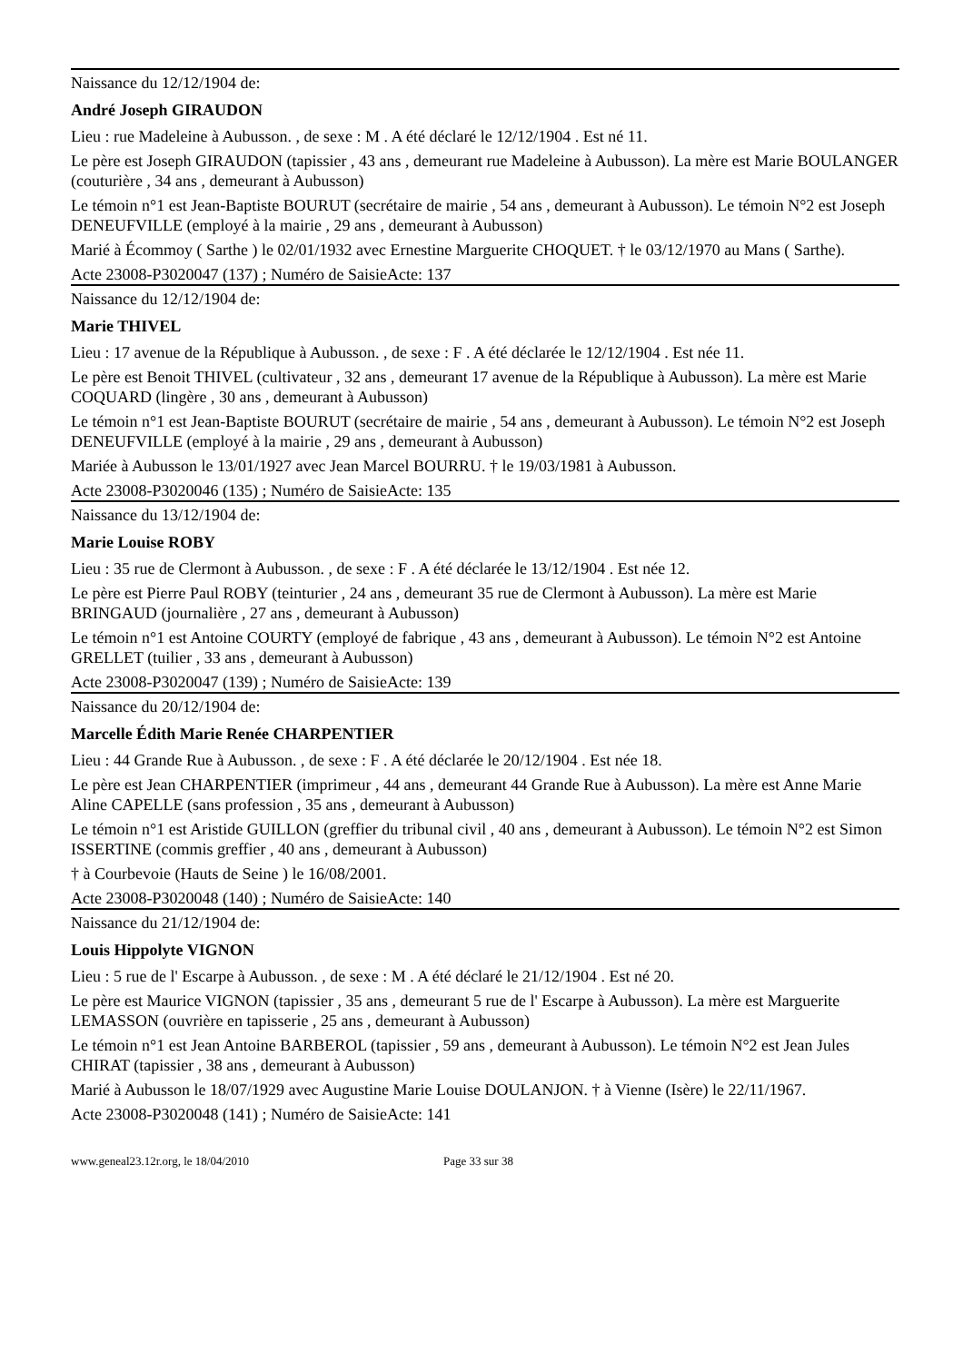Naissance du 12/12/1904 de:
André Joseph GIRAUDON
Lieu : rue Madeleine à Aubusson. , de sexe : M . A été déclaré le 12/12/1904 . Est né 11.
Le père est Joseph GIRAUDON (tapissier , 43 ans , demeurant rue Madeleine à Aubusson). La mère est Marie BOULANGER (couturière , 34 ans , demeurant à Aubusson)
Le témoin n°1 est Jean-Baptiste BOURUT (secrétaire de mairie , 54 ans , demeurant à Aubusson). Le témoin N°2 est Joseph DENEUFVILLE (employé à la mairie , 29 ans , demeurant à Aubusson)
Marié à Écommoy ( Sarthe ) le 02/01/1932 avec Ernestine Marguerite CHOQUET. † le 03/12/1970 au Mans ( Sarthe).
Acte 23008-P3020047 (137) ; Numéro de SaisieActe: 137
Naissance du 12/12/1904 de:
Marie THIVEL
Lieu : 17 avenue de la République à Aubusson. , de sexe : F . A été déclarée le 12/12/1904 . Est née 11.
Le père est Benoit THIVEL (cultivateur , 32 ans , demeurant 17 avenue de la République à Aubusson). La mère est Marie COQUARD (lingère , 30 ans , demeurant à Aubusson)
Le témoin n°1 est Jean-Baptiste BOURUT (secrétaire de mairie , 54 ans , demeurant à Aubusson). Le témoin N°2 est Joseph DENEUFVILLE (employé à la mairie , 29 ans , demeurant à Aubusson)
Mariée à Aubusson le 13/01/1927 avec Jean Marcel BOURRU. † le 19/03/1981 à Aubusson.
Acte 23008-P3020046 (135) ; Numéro de SaisieActe: 135
Naissance du 13/12/1904 de:
Marie Louise ROBY
Lieu : 35 rue de Clermont à Aubusson. , de sexe : F . A été déclarée le 13/12/1904 . Est née 12.
Le père est Pierre Paul ROBY (teinturier , 24 ans , demeurant 35 rue de Clermont à Aubusson). La mère est Marie BRINGAUD (journalière , 27 ans , demeurant à Aubusson)
Le témoin n°1 est Antoine COURTY (employé de fabrique , 43 ans , demeurant à Aubusson). Le témoin N°2 est Antoine GRELLET (tuilier , 33 ans , demeurant à Aubusson)
Acte 23008-P3020047 (139) ; Numéro de SaisieActe: 139
Naissance du 20/12/1904 de:
Marcelle Édith Marie Renée CHARPENTIER
Lieu : 44 Grande Rue à Aubusson. , de sexe : F . A été déclarée le 20/12/1904 . Est née 18.
Le père est Jean CHARPENTIER (imprimeur , 44 ans , demeurant 44 Grande Rue à Aubusson). La mère est Anne Marie Aline CAPELLE (sans profession , 35 ans , demeurant à Aubusson)
Le témoin n°1 est Aristide GUILLON (greffier du tribunal civil , 40 ans , demeurant à Aubusson). Le témoin N°2 est Simon ISSERTINE (commis greffier , 40 ans , demeurant à Aubusson)
† à Courbevoie (Hauts de Seine ) le 16/08/2001.
Acte 23008-P3020048 (140) ; Numéro de SaisieActe: 140
Naissance du 21/12/1904 de:
Louis Hippolyte VIGNON
Lieu : 5 rue de l' Escarpe à Aubusson. , de sexe : M . A été déclaré le 21/12/1904 . Est né 20.
Le père est Maurice VIGNON (tapissier , 35 ans , demeurant 5 rue de l' Escarpe à Aubusson). La mère est Marguerite LEMASSON (ouvrière en tapisserie , 25 ans , demeurant à Aubusson)
Le témoin n°1 est Jean Antoine BARBEROL (tapissier , 59 ans , demeurant à Aubusson). Le témoin N°2 est Jean Jules CHIRAT (tapissier , 38 ans , demeurant à Aubusson)
Marié à Aubusson le 18/07/1929 avec Augustine Marie Louise DOULANJON. † à Vienne (Isère) le 22/11/1967.
Acte 23008-P3020048 (141) ; Numéro de SaisieActe: 141
www.geneal23.12r.org, le 18/04/2010 Page 33 sur 38